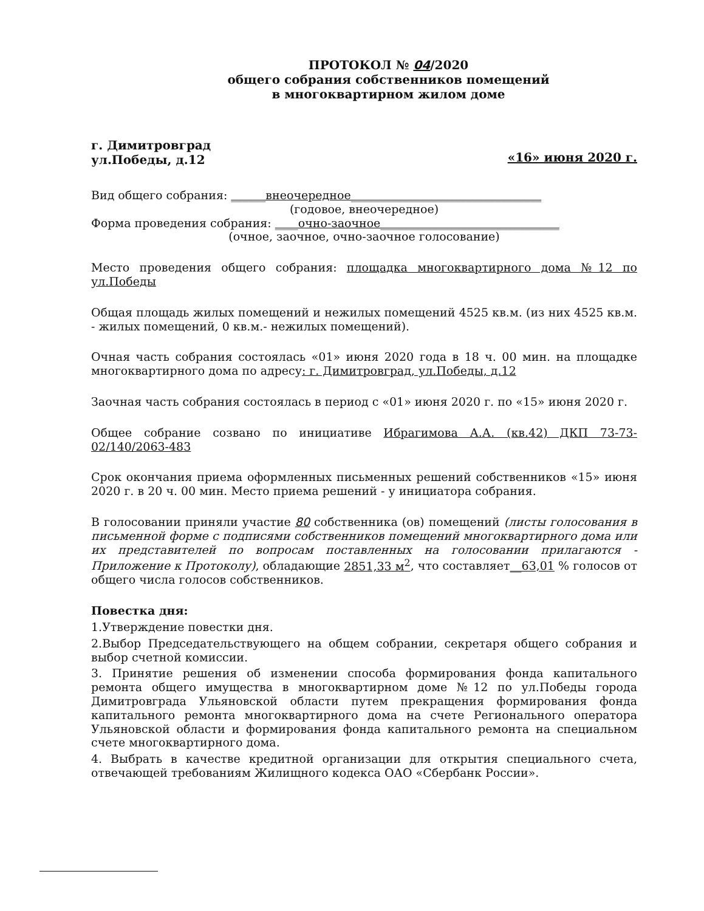ПРОТОКОЛ № 04/2020
общего собрания собственников помещений
в многоквартирном жилом доме
г. Димитровград
ул.Победы, д.12
«16» июня 2020 г.
Вид общего собрания: ______внеочередное_________________________________
(годовое, внеочередное)
Форма проведения собрания: ____очно-заочное_______________________________
(очное, заочное, очно-заочное голосование)
Место проведения общего собрания: площадка многоквартирного дома №12 по ул.Победы
Общая площадь жилых помещений и нежилых помещений 4525 кв.м. (из них 4525 кв.м. - жилых помещений, 0 кв.м.- нежилых помещений).
Очная часть собрания состоялась «01» июня 2020 года в 18 ч. 00 мин. на площадке многоквартирного дома по адресу: г. Димитровград, ул.Победы, д.12
Заочная часть собрания состоялась в период с «01» июня 2020 г. по «15» июня 2020 г.
Общее собрание созвано по инициативе Ибрагимова А.А. (кв.42) ДКП 73-73-02/140/2063-483
Срок окончания приема оформленных письменных решений собственников «15» июня 2020 г. в 20 ч. 00 мин. Место приема решений - у инициатора собрания.
В голосовании приняли участие 80 собственника (ов) помещений (листы голосования в письменной форме с подписями собственников помещений многоквартирного дома или их представителей по вопросам поставленных на голосовании прилагаются - Приложение к Протоколу), обладающие 2851,33 м<sup>2</sup>, что составляет__63,01 % голосов от общего числа голосов собственников.
Повестка дня:
1.Утверждение повестки дня.
2.Выбор Председательствующего на общем собрании, секретаря общего собрания и выбор счетной комиссии.
3. Принятие решения об изменении способа формирования фонда капитального ремонта общего имущества в многоквартирном доме №12 по ул.Победы города Димитровграда Ульяновской области путем прекращения формирования фонда капитального ремонта многоквартирного дома на счете Регионального оператора Ульяновской области и формирования фонда капитального ремонта на специальном счете многоквартирного дома.
4. Выбрать в качестве кредитной организации для открытия специального счета, отвечающей требованиям Жилищного кодекса ОАО «Сбербанк России».